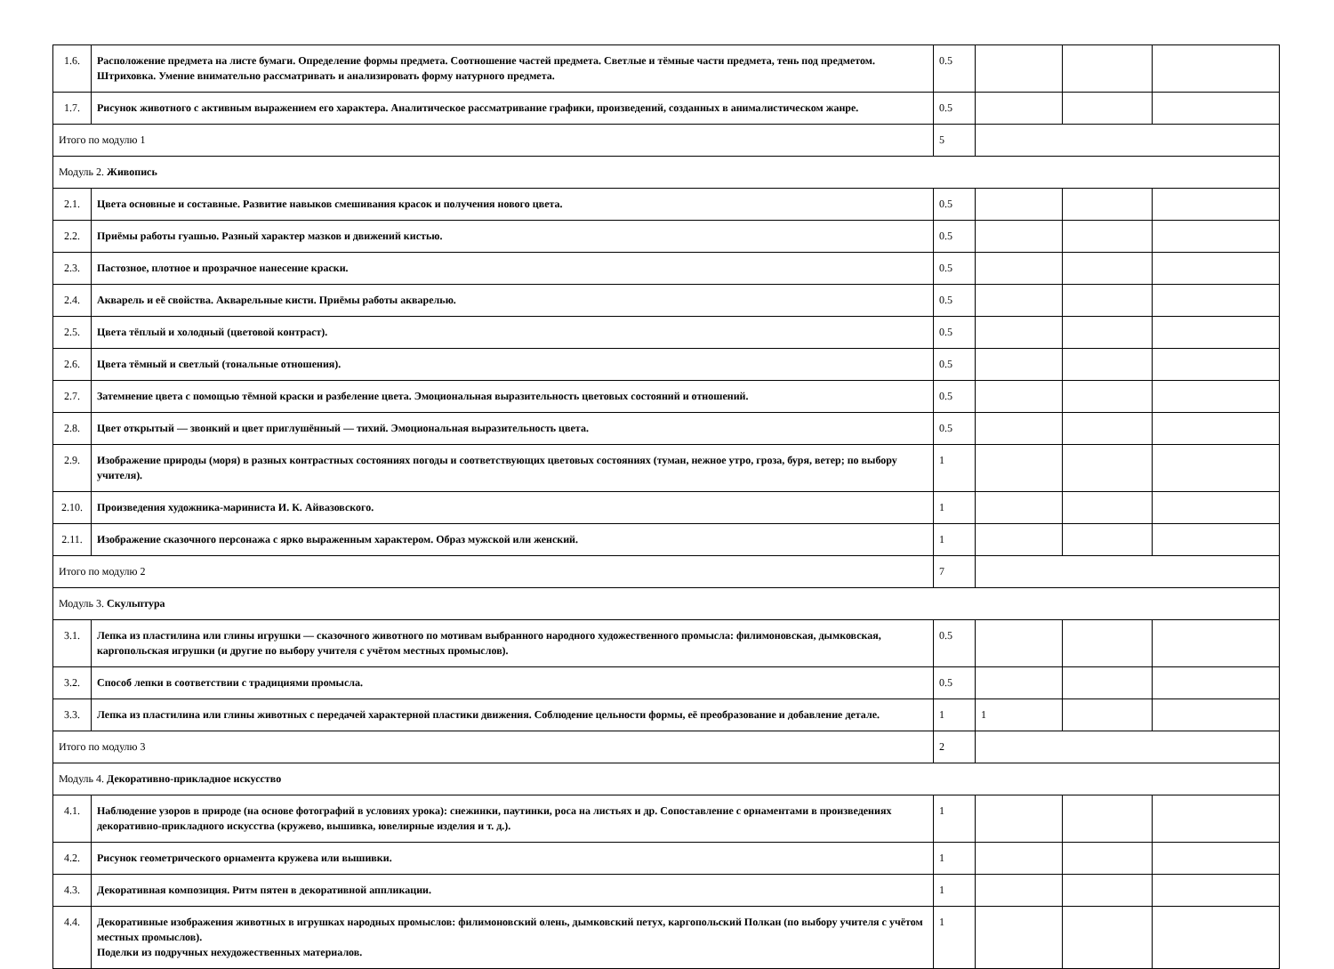| 1.6. | Расположение предмета на листе бумаги. Определение формы предмета. Соотношение частей предмета. Светлые и тёмные части предмета, тень под предметом. Штриховка. Умение внимательно рассматривать и анализировать форму натурного предмета. | 0.5 | | | |
| 1.7. | Рисунок животного с активным выражением его характера. Аналитическое рассматривание графики, произведений, созданных в анималистическом жанре. | 0.5 | | | |
| Итого по модулю 1 | | 5 | | | |
| Модуль 2. Живопись | | | | | |
| 2.1. | Цвета основные и составные. Развитие навыков смешивания красок и получения нового цвета. | 0.5 | | | |
| 2.2. | Приёмы работы гуашью. Разный характер мазков и движений кистью. | 0.5 | | | |
| 2.3. | Пастозное, плотное и прозрачное нанесение краски. | 0.5 | | | |
| 2.4. | Акварель и её свойства. Акварельные кисти. Приёмы работы акварелью. | 0.5 | | | |
| 2.5. | Цвета тёплый и холодный (цветовой контраст). | 0.5 | | | |
| 2.6. | Цвета тёмный и светлый (тональные отношения). | 0.5 | | | |
| 2.7. | Затемнение цвета с помощью тёмной краски и разбеление цвета. Эмоциональная выразительность цветовых состояний и отношений. | 0.5 | | | |
| 2.8. | Цвет открытый — звонкий и цвет приглушённый — тихий. Эмоциональная выразительность цвета. | 0.5 | | | |
| 2.9. | Изображение природы (моря) в разных контрастных состояниях погоды и соответствующих цветовых состояниях (туман, нежное утро, гроза, буря, ветер; по выбору учителя). | 1 | | | |
| 2.10. | Произведения художника-мариниста И. К. Айвазовского. | 1 | | | |
| 2.11. | Изображение сказочного персонажа с ярко выраженным характером. Образ мужской или женский. | 1 | | | |
| Итого по модулю 2 | | 7 | | | |
| Модуль 3. Скульптура | | | | | |
| 3.1. | Лепка из пластилина или глины игрушки — сказочного животного по мотивам выбранного народного художественного промысла: филимоновская, дымковская, каргопольская игрушки (и другие по выбору учителя с учётом местных промыслов). | 0.5 | | | |
| 3.2. | Способ лепки в соответствии с традициями промысла. | 0.5 | | | |
| 3.3. | Лепка из пластилина или глины животных с передачей характерной пластики движения. Соблюдение цельности формы, её преобразование и добавление детале. | 1 | 1 | | |
| Итого по модулю 3 | | 2 | | | |
| Модуль 4. Декоративно-прикладное искусство | | | | | |
| 4.1. | Наблюдение узоров в природе (на основе фотографий в условиях урока): снежинки, паутинки, роса на листьях и др. Сопоставление с орнаментами в произведениях декоративно-прикладного искусства (кружево, вышивка, ювелирные изделия и т. д.). | 1 | | | |
| 4.2. | Рисунок геометрического орнамента кружева или вышивки. | 1 | | | |
| 4.3. | Декоративная композиция. Ритм пятен в декоративной аппликации. | 1 | | | |
| 4.4. | Декоративные изображения животных в игрушках народных промыслов: филимоновский олень, дымковский петух, каргопольский Полкан (по выбору учителя с учётом местных промыслов). Поделки из подручных нехудожественных материалов. | 1 | | | |